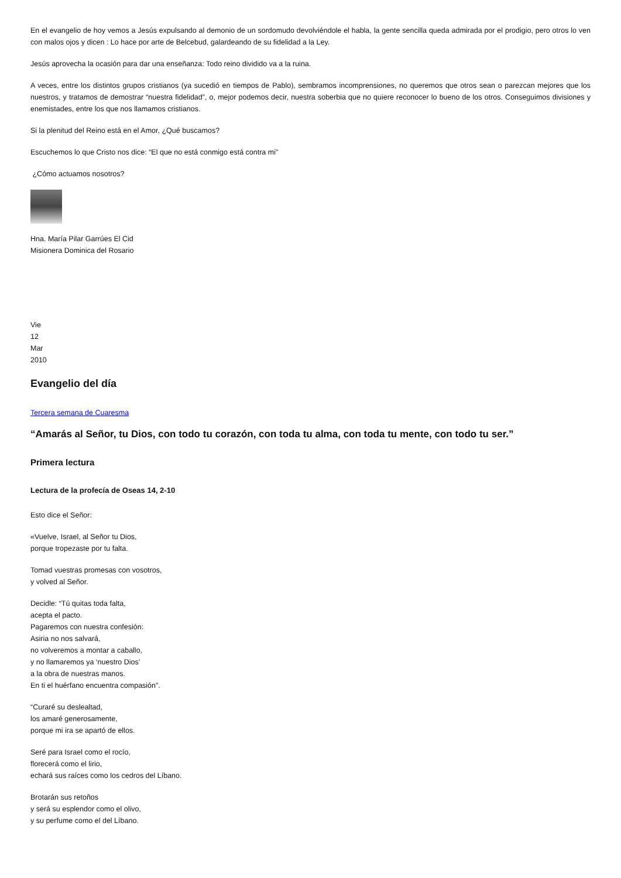En el evangelio de hoy vemos a Jesús expulsando al demonio de un sordomudo devolviéndole el habla, la gente sencilla queda admirada por el prodigio, pero otros lo ven con malos ojos y dicen : Lo hace por arte de Belcebud, galardeando de su fidelidad a la Ley.
Jesús aprovecha la ocasión para dar una enseñanza: Todo reino dividido va a la ruina.
A veces, entre los distintos grupos cristianos (ya sucedió en tiempos de Pablo), sembramos incomprensiones, no queremos que otros sean o parezcan mejores que los nuestros, y tratamos de demostrar “nuestra fidelidad”, o, mejor podemos decir, nuestra soberbia que no quiere reconocer lo bueno de los otros. Conseguimos divisiones y enemistades, entre los que nos llamamos cristianos.
Si la plenitud del Reino está en el Amor, ¿Qué buscamos?
Escuchemos lo que Cristo nos dice: “El que no está conmigo está contra mi”
¿Cómo actuamos nosotros?
Hna. María Pilar Garrúes El Cid
Misionera Dominica del Rosario
Vie
12
Mar
2010
Evangelio del día
Tercera semana de Cuaresma
“Amarás al Señor, tu Dios, con todo tu corazón, con toda tu alma, con toda tu mente, con todo tu ser.”
Primera lectura
Lectura de la profecía de Oseas 14, 2-10
Esto dice el Señor:
«Vuelve, Israel, al Señor tu Dios,
porque tropezaste por tu falta.
Tomad vuestras promesas con vosotros,
y volved al Señor.
Decidle: “Tú quitas toda falta,
acepta el pacto.
Pagaremos con nuestra confesión:
Asiria no nos salvará,
no volveremos a montar a caballo,
y no llamaremos ya ‘nuestro Dios’
a la obra de nuestras manos.
En ti el huérfano encuentra compasión”.
“Curaré su deslealtad,
los amaré generosamente,
porque mi ira se apartó de ellos.
Seré para Israel como el rocío,
florecerá como el lirio,
echará sus raíces como los cedros del Líbano.
Brotarán sus retoños
y será su esplendor como el olivo,
y su perfume como el del Líbano.